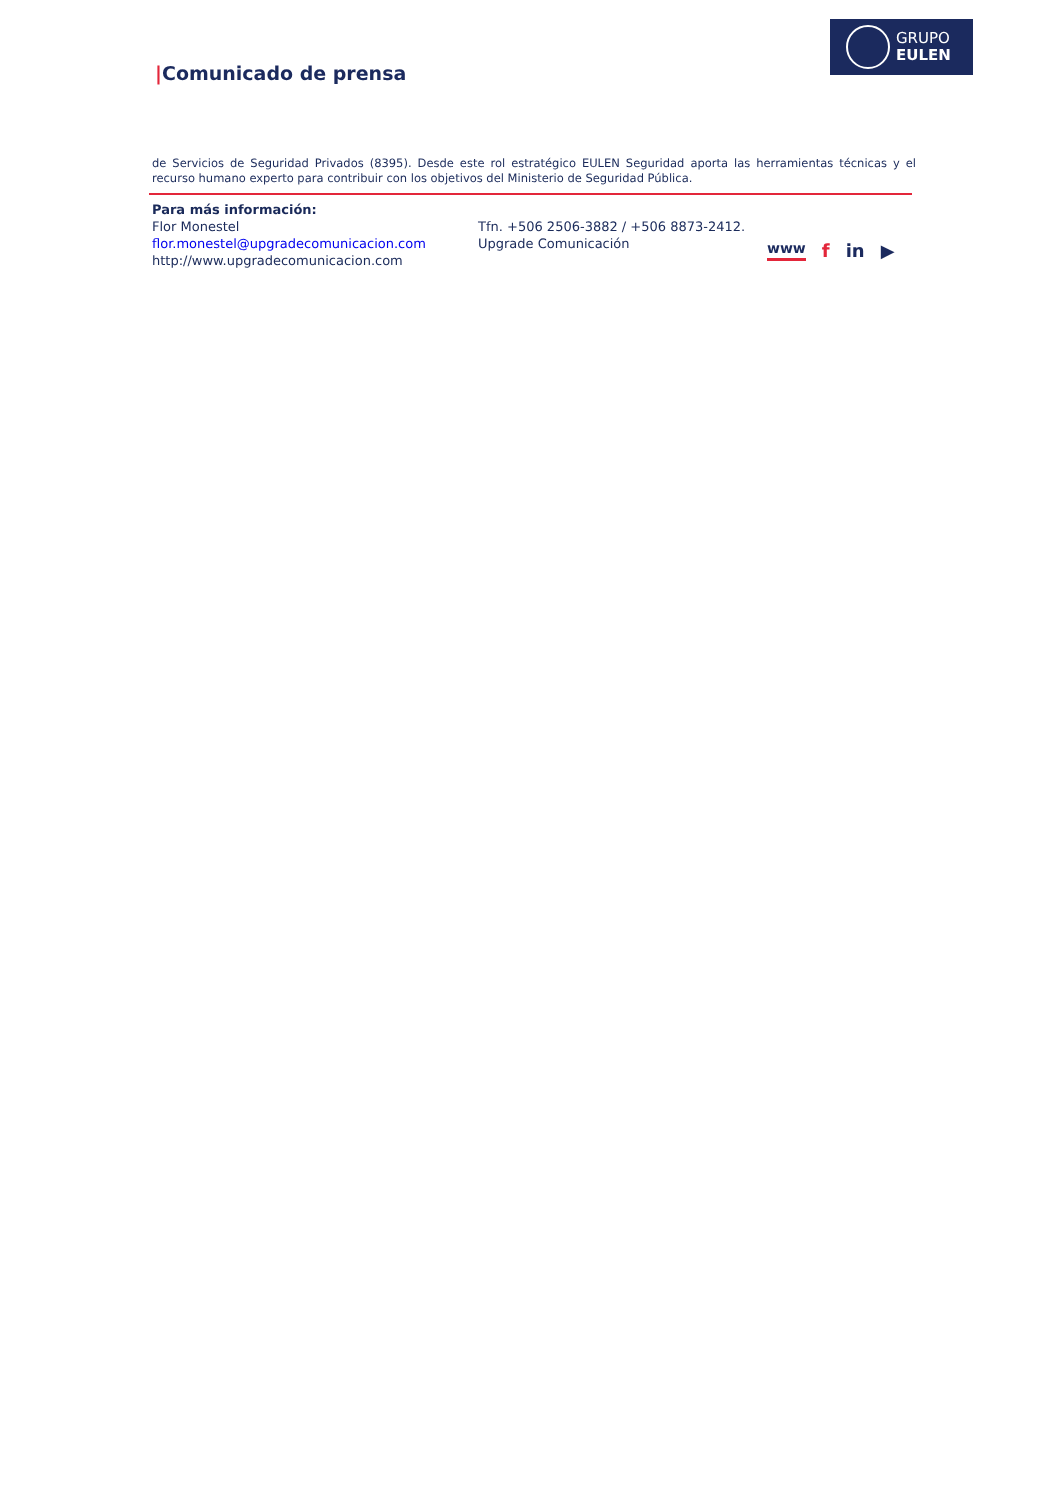GRUPO
EULEN
|Comunicado de prensa
de Servicios de Seguridad Privados (8395). Desde este rol estratégico EULEN Seguridad aporta las herramientas técnicas y el recurso humano experto para contribuir con los objetivos del Ministerio de Seguridad Pública.
Para más información:
Flor Monestel Tfn. +506 2506-3882 / +506 8873-2412.
flor.monestel@upgradecomunicacion.com Upgrade Comunicación
http://www.upgradecomunicacion.com
www f in ▶